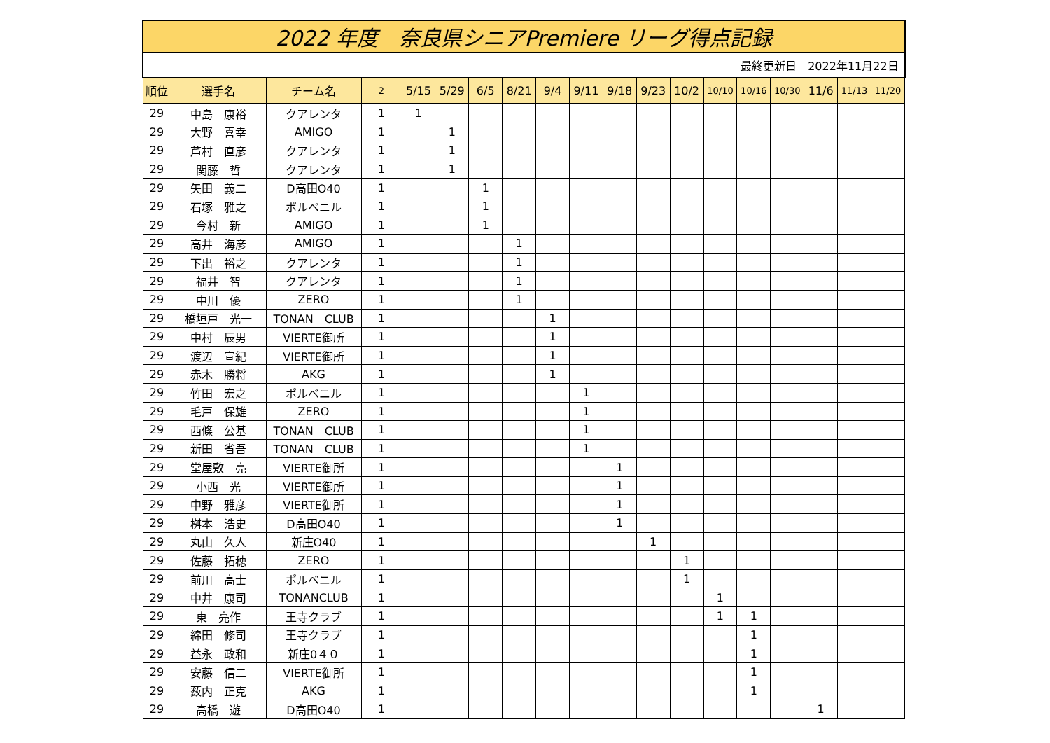| 2022 年度 奈良県シニアPremiere リーグ得点記録 | | | | | | | | | | | | | | | | | | |
| 最終更新日 2022年11月22日 | | | | | | | | | | | | | | | | | | |
| 順位 | 選手名 | チーム名 | 2 | 5/15 | 5/29 | 6/5 | 8/21 | 9/4 | 9/11 | 9/18 | 9/23 | 10/2 | 10/10 | 10/16 | 10/30 | 11/6 | 11/13 | 11/20 |
| 29 | 中島 康裕 | クアレンタ | 1 | 1 | | | | | | | | | | | | | | |
| 29 | 大野 喜幸 | AMIGO | 1 | | 1 | | | | | | | | | | | | | |
| 29 | 芦村 直彦 | クアレンタ | 1 | | 1 | | | | | | | | | | | | | |
| 29 | 関藤 哲 | クアレンタ | 1 | | 1 | | | | | | | | | | | | | |
| 29 | 矢田 義二 | D高田O40 | 1 | | | 1 | | | | | | | | | | | | |
| 29 | 石塚 雅之 | ポルベニル | 1 | | | 1 | | | | | | | | | | | | |
| 29 | 今村 新 | AMIGO | 1 | | | 1 | | | | | | | | | | | | |
| 29 | 高井 海彦 | AMIGO | 1 | | | | 1 | | | | | | | | | | | |
| 29 | 下出 裕之 | クアレンタ | 1 | | | | 1 | | | | | | | | | | | |
| 29 | 福井 智 | クアレンタ | 1 | | | | 1 | | | | | | | | | | | |
| 29 | 中川 優 | ZERO | 1 | | | | 1 | | | | | | | | | | | |
| 29 | 橋垣戸 光一 | TONAN CLUB | 1 | | | | | 1 | | | | | | | | | | |
| 29 | 中村 辰男 | VIERTE御所 | 1 | | | | | 1 | | | | | | | | | | |
| 29 | 渡辺 宣紀 | VIERTE御所 | 1 | | | | | 1 | | | | | | | | | | |
| 29 | 赤木 勝将 | AKG | 1 | | | | | 1 | | | | | | | | | | |
| 29 | 竹田 宏之 | ポルベニル | 1 | | | | | | 1 | | | | | | | | | |
| 29 | 毛戸 保雄 | ZERO | 1 | | | | | | 1 | | | | | | | | | |
| 29 | 西條 公基 | TONAN CLUB | 1 | | | | | | 1 | | | | | | | | | |
| 29 | 新田 省吾 | TONAN CLUB | 1 | | | | | | 1 | | | | | | | | | |
| 29 | 堂屋敷 亮 | VIERTE御所 | 1 | | | | | | | 1 | | | | | | | | |
| 29 | 小西 光 | VIERTE御所 | 1 | | | | | | | 1 | | | | | | | | |
| 29 | 中野 雅彦 | VIERTE御所 | 1 | | | | | | | 1 | | | | | | | | |
| 29 | 桝本 浩史 | D高田O40 | 1 | | | | | | | 1 | | | | | | | | |
| 29 | 丸山 久人 | 新庄O40 | 1 | | | | | | | | 1 | | | | | | | |
| 29 | 佐藤 拓穂 | ZERO | 1 | | | | | | | | | 1 | | | | | | |
| 29 | 前川 高士 | ポルベニル | 1 | | | | | | | | | 1 | | | | | | |
| 29 | 中井 康司 | TONANCLUB | 1 | | | | | | | | | | 1 | | | | | |
| 29 | 東 亮作 | 王寺クラブ | 1 | | | | | | | | | | 1 | 1 | | | | |
| 29 | 綿田 修司 | 王寺クラブ | 1 | | | | | | | | | | | 1 | | | | |
| 29 | 益永 政和 | 新庄0４０ | 1 | | | | | | | | | | | 1 | | | | |
| 29 | 安藤 信二 | VIERTE御所 | 1 | | | | | | | | | | | 1 | | | | |
| 29 | 薮内 正克 | AKG | 1 | | | | | | | | | | | 1 | | | | |
| 29 | 高橋 遊 | D高田O40 | 1 | | | | | | | | | | | | | 1 | | |